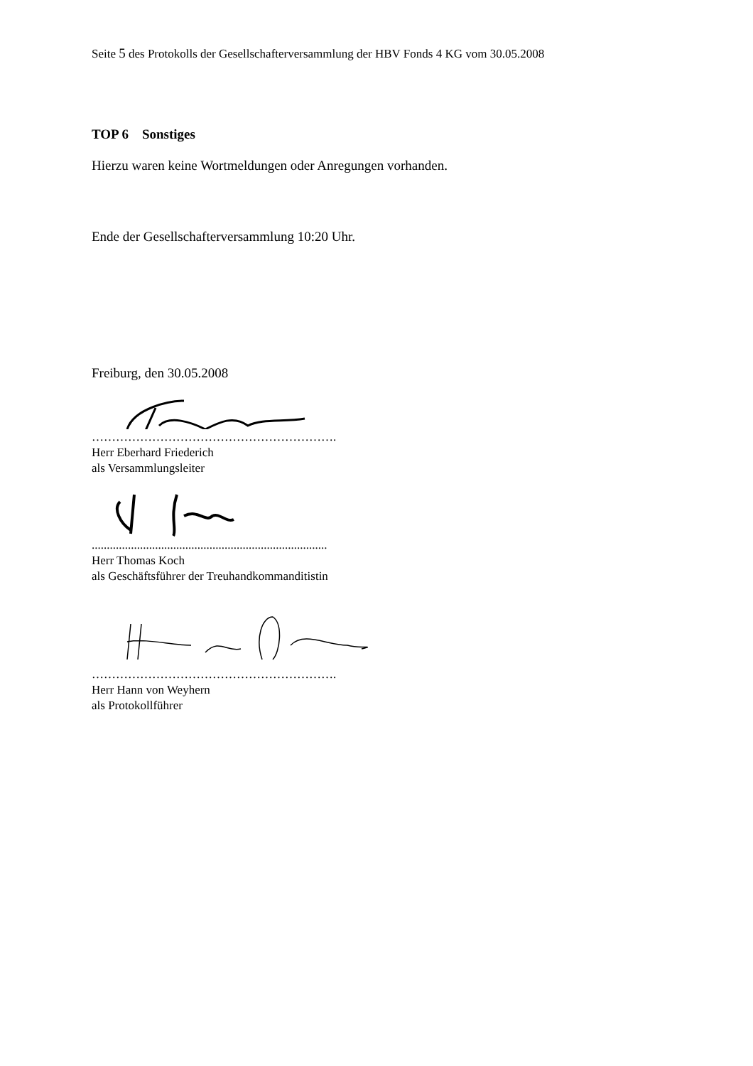Seite 5 des Protokolls der Gesellschafterversammlung der HBV Fonds 4 KG vom 30.05.2008
TOP 6 Sonstiges
Hierzu waren keine Wortmeldungen oder Anregungen vorhanden.
Ende der Gesellschafterversammlung 10:20 Uhr.
Freiburg, den 30.05.2008
…………………………………………………….
Herr Eberhard Friederich
als Versammlungsleiter
..............................................................................
Herr Thomas Koch
als Geschäftsführer der Treuhandkommanditistin
…………………………………………………….
Herr Hann von Weyhern
als Protokollführer